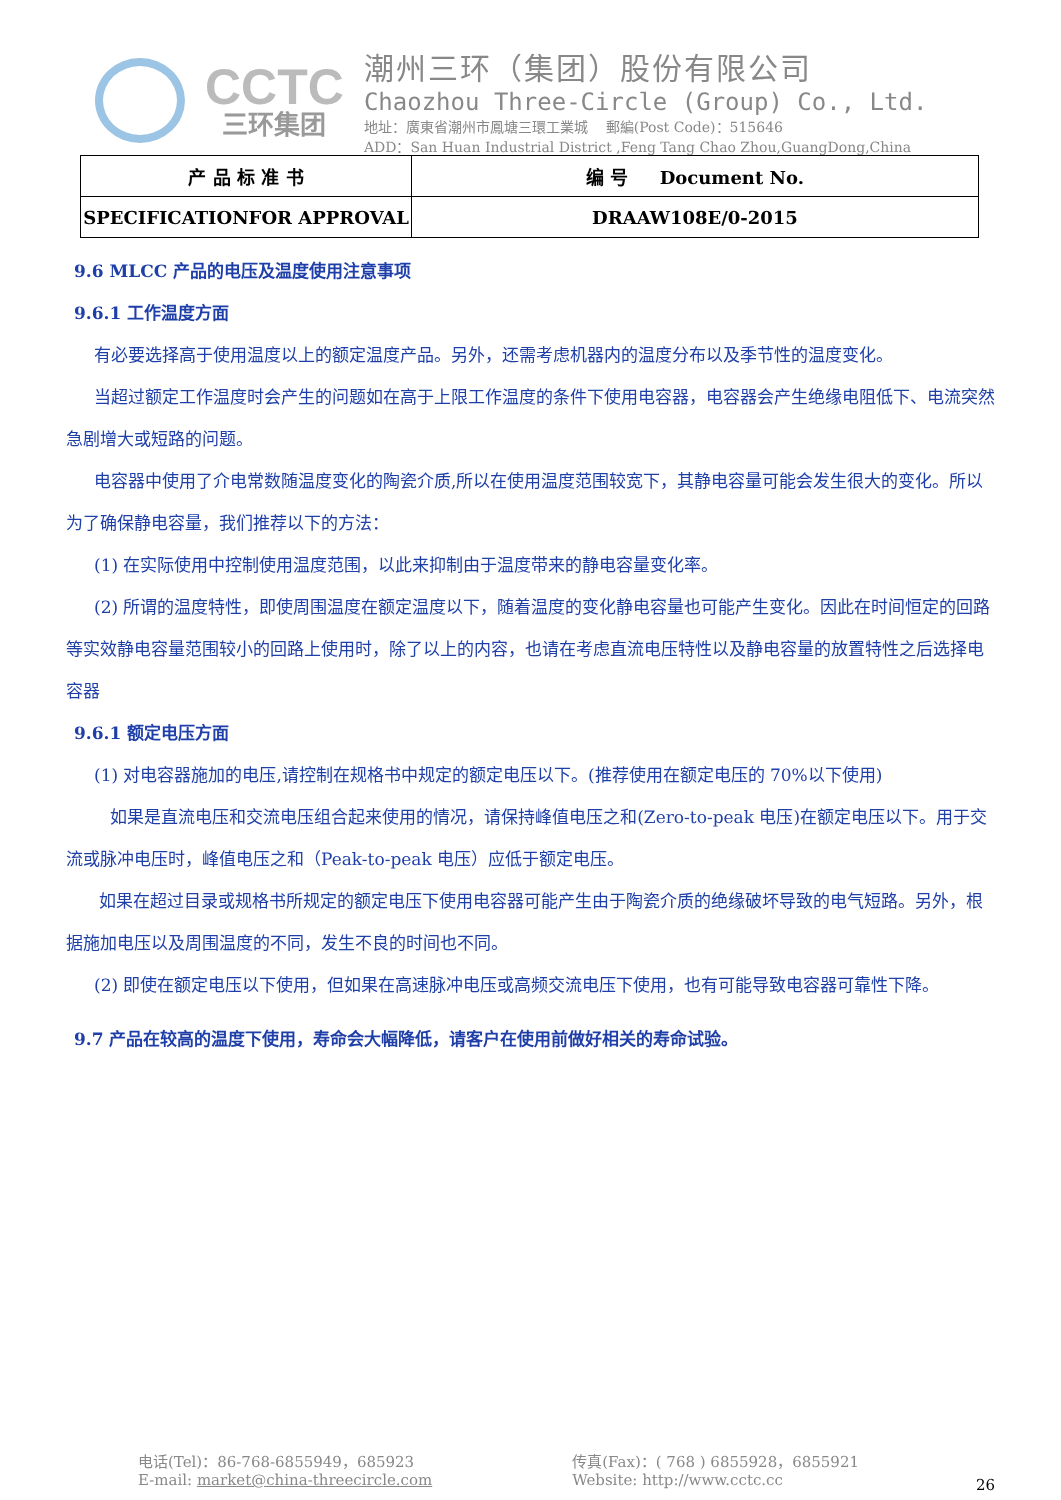CCTC
三环集团
潮州三环（集团）股份有限公司
Chaozhou Three-Circle (Group) Co., Ltd.
地址：廣東省潮州市鳳塘三環工業城 郵編(Post Code)：515646
ADD：San Huan Industrial District ,Feng Tang Chao Zhou,GuangDong,China
| 产 品 标 准 书 | 编 号 Document No. |
| SPECIFICATIONFOR APPROVAL | DRAAW108E/0-2015 |
9.6 MLCC 产品的电压及温度使用注意事项
9.6.1 工作温度方面
有必要选择高于使用温度以上的额定温度产品。另外，还需考虑机器内的温度分布以及季节性的温度变化。
当超过额定工作温度时会产生的问题如在高于上限工作温度的条件下使用电容器，电容器会产生绝缘电阻低下、电流突然急剧增大或短路的问题。
电容器中使用了介电常数随温度变化的陶瓷介质,所以在使用温度范围较宽下，其静电容量可能会发生很大的变化。所以为了确保静电容量，我们推荐以下的方法：
(1) 在实际使用中控制使用温度范围，以此来抑制由于温度带来的静电容量变化率。
(2) 所谓的温度特性，即使周围温度在额定温度以下，随着温度的变化静电容量也可能产生变化。因此在时间恒定的回路等实效静电容量范围较小的回路上使用时，除了以上的内容，也请在考虑直流电压特性以及静电容量的放置特性之后选择电容器
9.6.1 额定电压方面
(1) 对电容器施加的电压,请控制在规格书中规定的额定电压以下。(推荐使用在额定电压的 70%以下使用)
如果是直流电压和交流电压组合起来使用的情况，请保持峰值电压之和(Zero-to-peak 电压)在额定电压以下。用于交流或脉冲电压时，峰值电压之和（Peak-to-peak 电压）应低于额定电压。
如果在超过目录或规格书所规定的额定电压下使用电容器可能产生由于陶瓷介质的绝缘破坏导致的电气短路。另外，根据施加电压以及周围温度的不同，发生不良的时间也不同。
(2) 即使在额定电压以下使用，但如果在高速脉冲电压或高频交流电压下使用，也有可能导致电容器可靠性下降。
9.7 产品在较高的温度下使用，寿命会大幅降低，请客户在使用前做好相关的寿命试验。
电话(Tel)：86-768-6855949，685923
E-mail: market@china-threecircle.com
传真(Fax)：( 768 ) 6855928，6855921
Website: http://www.cctc.cc
26